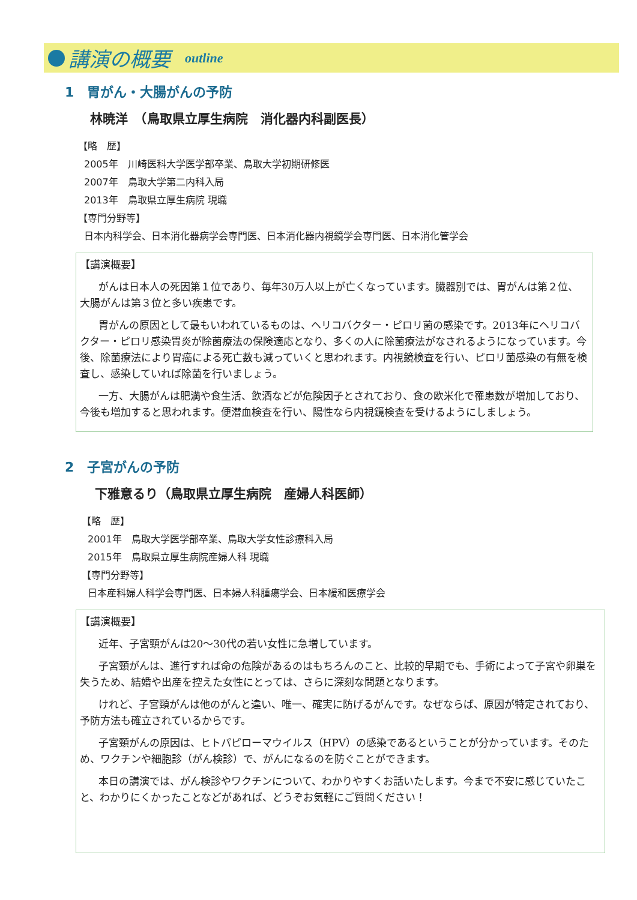講演の概要 outline
1　胃がん・大腸がんの予防
林暁洋　（鳥取県立厚生病院　消化器内科副医長）
【略　歴】
2005年　川崎医科大学医学部卒業、鳥取大学初期研修医
2007年　鳥取大学第二内科入局
2013年　鳥取県立厚生病院 現職
【専門分野等】
日本内科学会、日本消化器病学会専門医、日本消化器内視鏡学会専門医、日本消化管学会
【講演概要】
がんは日本人の死因第１位であり、毎年30万人以上が亡くなっています。臓器別では、胃がんは第２位、大腸がんは第３位と多い疾患です。
胃がんの原因として最もいわれているものは、ヘリコバクター・ピロリ菌の感染です。2013年にヘリコバクター・ピロリ感染胃炎が除菌療法の保険適応となり、多くの人に除菌療法がなされるようになっています。今後、除菌療法により胃癌による死亡数も減っていくと思われます。内視鏡検査を行い、ピロリ菌感染の有無を検査し、感染していれば除菌を行いましょう。
一方、大腸がんは肥満や食生活、飲酒などが危険因子とされており、食の欧米化で罹患数が増加しており、今後も増加すると思われます。便潜血検査を行い、陽性なら内視鏡検査を受けるようにしましょう。
2　子宮がんの予防
下雅意るり（鳥取県立厚生病院　産婦人科医師）
【略　歴】
2001年　鳥取大学医学部卒業、鳥取大学女性診療科入局
2015年　鳥取県立厚生病院産婦人科 現職
【専門分野等】
日本産科婦人科学会専門医、日本婦人科腫瘍学会、日本緩和医療学会
【講演概要】
近年、子宮頸がんは20～30代の若い女性に急増しています。
子宮頸がんは、進行すれば命の危険があるのはもちろんのこと、比較的早期でも、手術によって子宮や卵巣を失うため、結婚や出産を控えた女性にとっては、さらに深刻な問題となります。
けれど、子宮頸がんは他のがんと違い、唯一、確実に防げるがんです。なぜならば、原因が特定されており、予防方法も確立されているからです。
子宮頸がんの原因は、ヒトパピローマウイルス（HPV）の感染であるということが分かっています。そのため、ワクチンや細胞診（がん検診）で、がんになるのを防ぐことができます。
本日の講演では、がん検診やワクチンについて、わかりやすくお話いたします。今まで不安に感じていたこと、わかりにくかったことなどがあれば、どうぞお気軽にご質問ください！